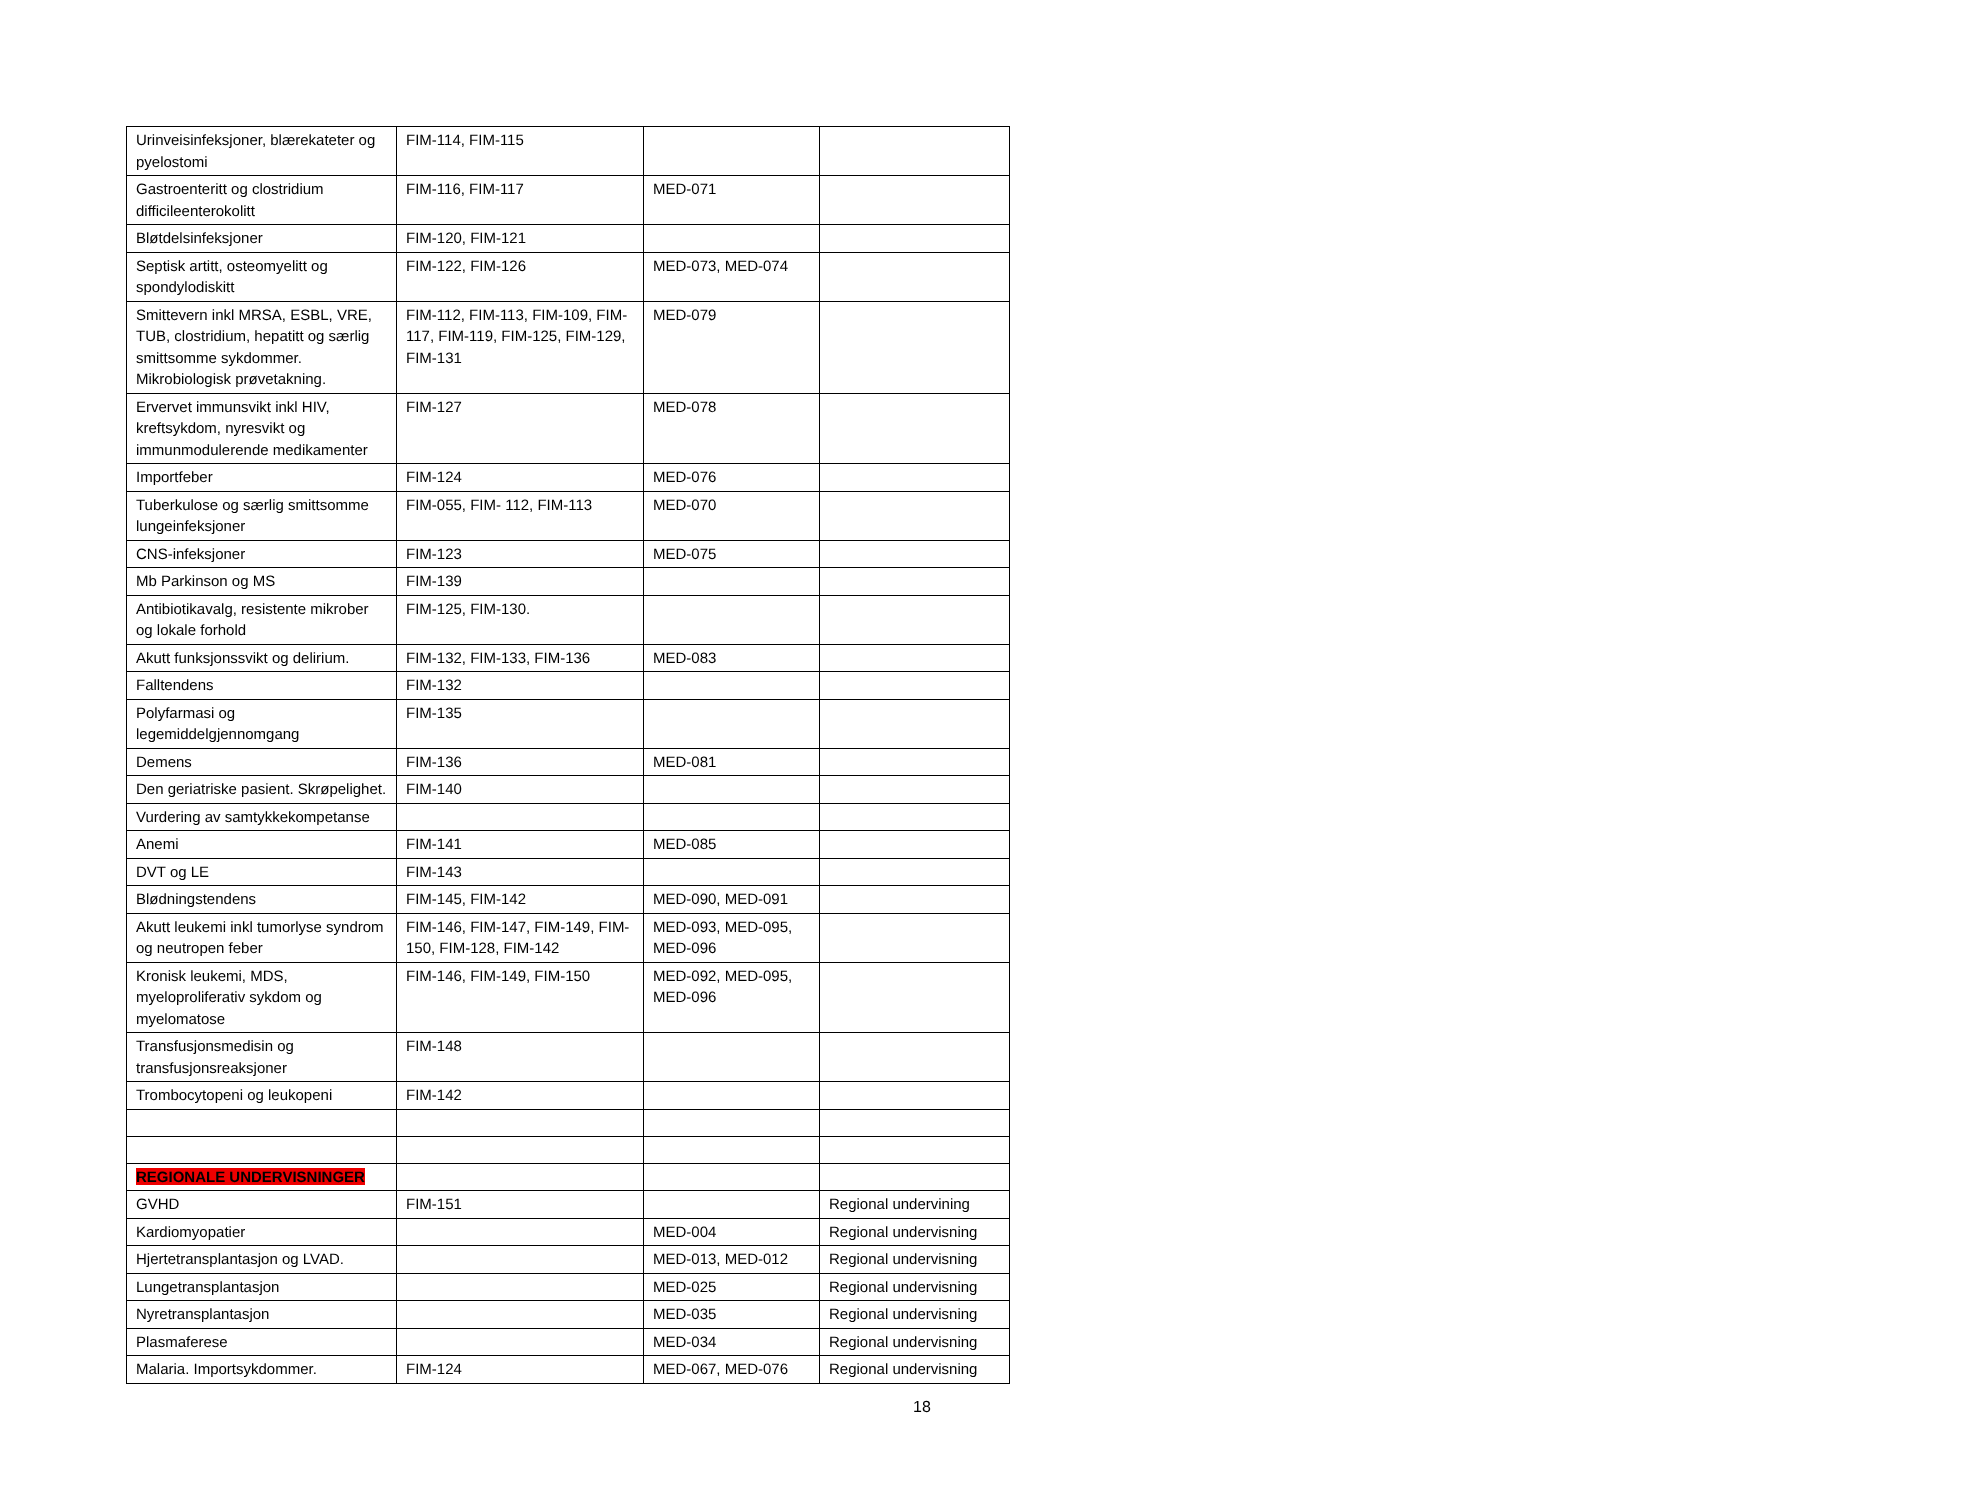| Urinveisinfeksjoner, blærekateter og pyelostomi | FIM-114, FIM-115 | | |
| Gastroenteritt og clostridium difficileenterokolitt | FIM-116, FIM-117 | MED-071 | |
| Bløtdelsinfeksjoner | FIM-120, FIM-121 | | |
| Septisk artitt, osteomyelitt og spondylodiskitt | FIM-122, FIM-126 | MED-073, MED-074 | |
| Smittevern inkl MRSA, ESBL, VRE, TUB, clostridium, hepatitt og særlig smittsomme sykdommer. Mikrobiologisk prøvetakning. | FIM-112, FIM-113, FIM-109, FIM-117, FIM-119, FIM-125, FIM-129, FIM-131 | MED-079 | |
| Ervervet immunsvikt inkl HIV, kreftsykdom, nyresvikt og immunmodulerende medikamenter | FIM-127 | MED-078 | |
| Importfeber | FIM-124 | MED-076 | |
| Tuberkulose og særlig smittsomme lungeinfeksjoner | FIM-055, FIM- 112, FIM-113 | MED-070 | |
| CNS-infeksjoner | FIM-123 | MED-075 | |
| Mb Parkinson og MS | FIM-139 | | |
| Antibiotikavalg, resistente mikrober og lokale forhold | FIM-125, FIM-130. | | |
| Akutt funksjonssvikt og delirium. | FIM-132, FIM-133, FIM-136 | MED-083 | |
| Falltendens | FIM-132 | | |
| Polyfarmasi og legemiddelgjennomgang | FIM-135 | | |
| Demens | FIM-136 | MED-081 | |
| Den geriatriske pasient. Skrøpelighet. | FIM-140 | | |
| Vurdering av samtykkekompetanse | | | |
| Anemi | FIM-141 | MED-085 | |
| DVT og LE | FIM-143 | | |
| Blødningstendens | FIM-145, FIM-142 | MED-090, MED-091 | |
| Akutt leukemi inkl tumorlyse syndrom og neutropen feber | FIM-146, FIM-147, FIM-149, FIM-150, FIM-128, FIM-142 | MED-093, MED-095, MED-096 | |
| Kronisk leukemi, MDS, myeloproliferativ sykdom og myelomatose | FIM-146, FIM-149, FIM-150 | MED-092, MED-095, MED-096 | |
| Transfusjonsmedisin og transfusjonsreaksjoner | FIM-148 | | |
| Trombocytopeni og leukopeni | FIM-142 | | |
| REGIONALE UNDERVISNINGER | | | |
| GVHD | FIM-151 | | Regional undervining |
| Kardiomyopatier | | MED-004 | Regional undervisning |
| Hjertetransplantasjon og LVAD. | | MED-013, MED-012 | Regional undervisning |
| Lungetransplantasjon | | MED-025 | Regional undervisning |
| Nyretransplantasjon | | MED-035 | Regional undervisning |
| Plasmaferese | | MED-034 | Regional undervisning |
| Malaria. Importsykdommer. | FIM-124 | MED-067, MED-076 | Regional undervisning |
18